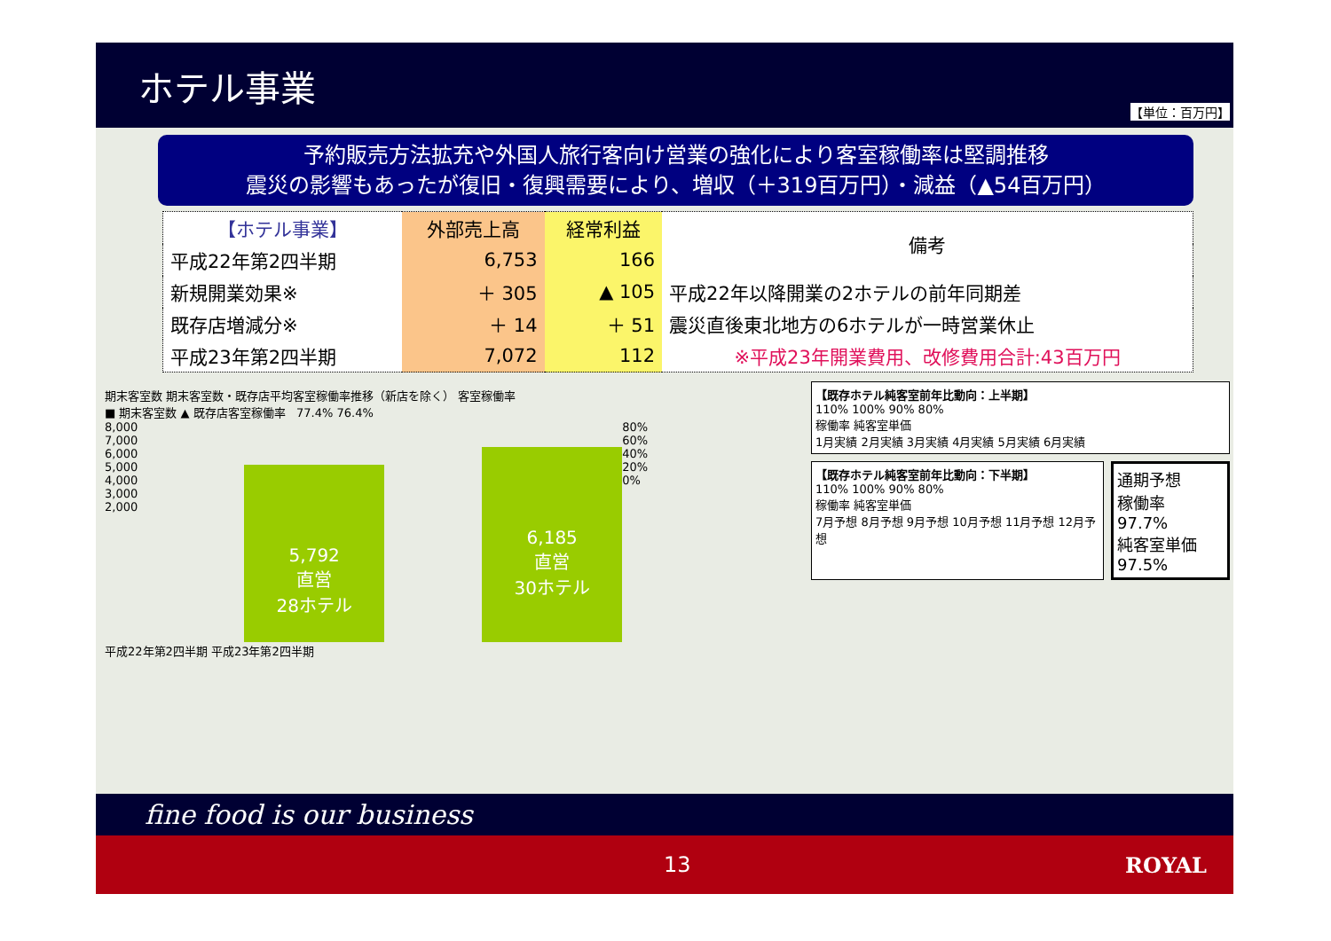ホテル事業
【単位：百万円】
予約販売方法拡充や外国人旅行客向け営業の強化により客室稼働率は堅調推移
震災の影響もあったが復旧・復興需要により、増収（＋319百万円）・減益（▲54百万円）
| 【ホテル事業】 | 外部売上高 | 経常利益 | 備考 |
| --- | --- | --- | --- |
| 平成22年第2四半期 | 6,753 | 166 | |
| 新規開業効果※ | ＋ 305 | ▲ 105 | 平成22年以降開業の2ホテルの前年同期差 |
| 既存店増減分※ | ＋ 14 | ＋ 51 | 震災直後東北地方の6ホテルが一時営業休止 |
| 平成23年第2四半期 | 7,072 | 112 | ※平成23年開業費用、改修費用合計:43百万円 |
期末客室数 期末客室数・既存店平均客室稼働率推移（新店を除く） 客室稼働率
■ 期末客室数 ▲ 既存店客室稼働率 77.4% 76.4%
8,000
7,000
6,000
5,000
4,000
3,000
2,000
5,792
直営
28ホテル
6,185
直営
30ホテル
80%
60%
40%
20%
0%
平成22年第2四半期 平成23年第2四半期
【既存ホテル純客室前年比動向：上半期】
110% 100% 90% 80%
稼働率 純客室単価
1月実績 2月実績 3月実績 4月実績 5月実績 6月実績
【既存ホテル純客室前年比動向：下半期】
110% 100% 90% 80%
稼働率 純客室単価
7月予想 8月予想 9月予想 10月予想 11月予想 12月予想
通期予想
稼働率
97.7%
純客室単価
97.5%
fine food is our business
13 ROYAL